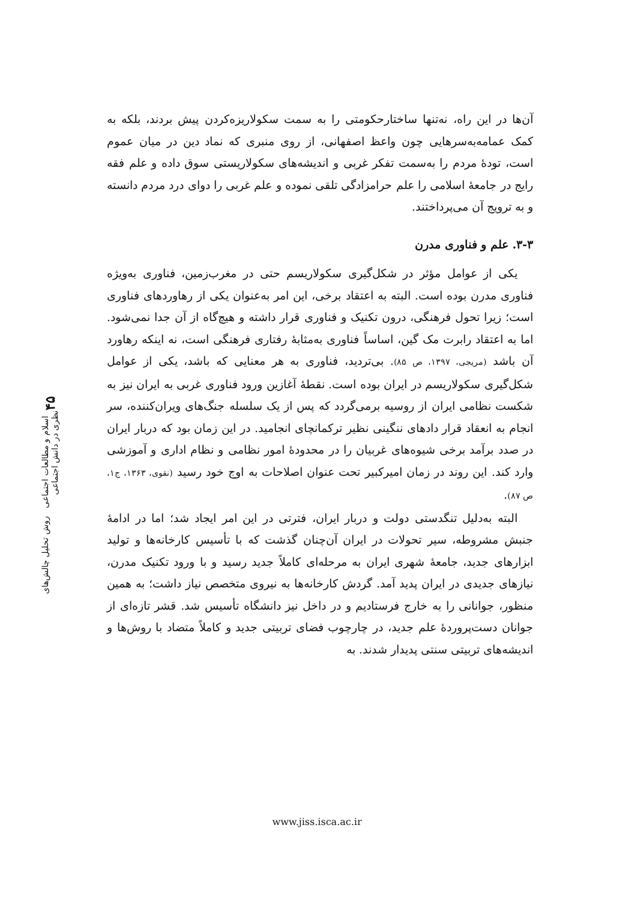آن‌ها در این راه، نه‌تنها ساختارحکومتی را به سمت سکولاریزه‌کردن پیش بردند، بلکه به کمک عمامه‌به‌سرهایی چون واعظ اصفهانی، از روی منبری که نماد دین در میان عموم است، تودهٔ مردم را به‌سمت تفکر غربی و اندیشه‌های سکولاریستی سوق داده و علم فقه رایج در جامعهٔ اسلامی را علم حرامزادگی تلقی نموده و علم غربی را دوای درد مردم دانسته و به ترویج آن می‌پرداختند.
۳-۳. علم و فناوری مدرن
یکی از عوامل مؤثر در شکل‌گیری سکولاریسم حتی در مغرب‌زمین، فناوری به‌ویژه فناوری مدرن بوده است. البته به اعتقاد برخی، این امر به‌عنوان یکی از رهاوردهای فناوری است؛ زیرا تحول فرهنگی، درون تکنیک و فناوری قرار داشته و هیچ‌گاه از آن جدا نمی‌شود. اما به اعتقاد رابرت مک گین، اساساً فناوری به‌مثابهٔ رفتاری فرهنگی است، نه اینکه رهاورد آن باشد (مریجی، ۱۳۹۷، ص ۸۵). بی‌تردید، فناوری به هر معنایی که باشد، یکی از عوامل شکل‌گیری سکولاریسم در ایران بوده است. نقطهٔ آغازین ورود فناوری غربی به ایران نیز به شکست نظامی ایران از روسیه برمی‌گردد که پس از یک سلسله جنگ‌های ویران‌کننده، سر انجام به انعقاد قرار دادهای ننگینی نظیر ترکمانچای انجامید. در این زمان بود که دربار ایران در صدد برآمد برخی شیوه‌های غربیان را در محدودهٔ امور نظامی و نظام اداری و آموزشی وارد کند. این روند در زمان امیرکبیر تحت عنوان اصلاحات به اوج خود رسید (نقوی، ۱۳۶۳، ج۱، ص ۸۷).
البته به‌دلیل تنگدستی دولت و دربار ایران، فترتی در این امر ایجاد شد؛ اما در ادامهٔ جنبش مشروطه، سیر تحولات در ایران آن‌چنان گذشت که با تأسیس کارخانه‌ها و تولید ابزارهای جدید، جامعهٔ شهری ایران به مرحله‌ای کاملاً جدید رسید و با ورود تکنیک مدرن، نیازهای جدیدی در ایران پدید آمد. گردش کارخانه‌ها به نیروی متخصص نیاز داشت؛ به همین منظور، جوانانی را به خارج فرستادیم و در داخل نیز دانشگاه تأسیس شد. قشر تازه‌ای از جوانان دست‌پروردهٔ علم جدید، در چارچوب فضای تربیتی جدید و کاملاً متضاد با روش‌ها و اندیشه‌های تربیتی سنتی پدیدار شدند. به
۴۵ اسلام و مطالعات اجتماعی روش تحلیل چالش‌های نظری در دانش اجتماعی
www.jiss.isca.ac.ir